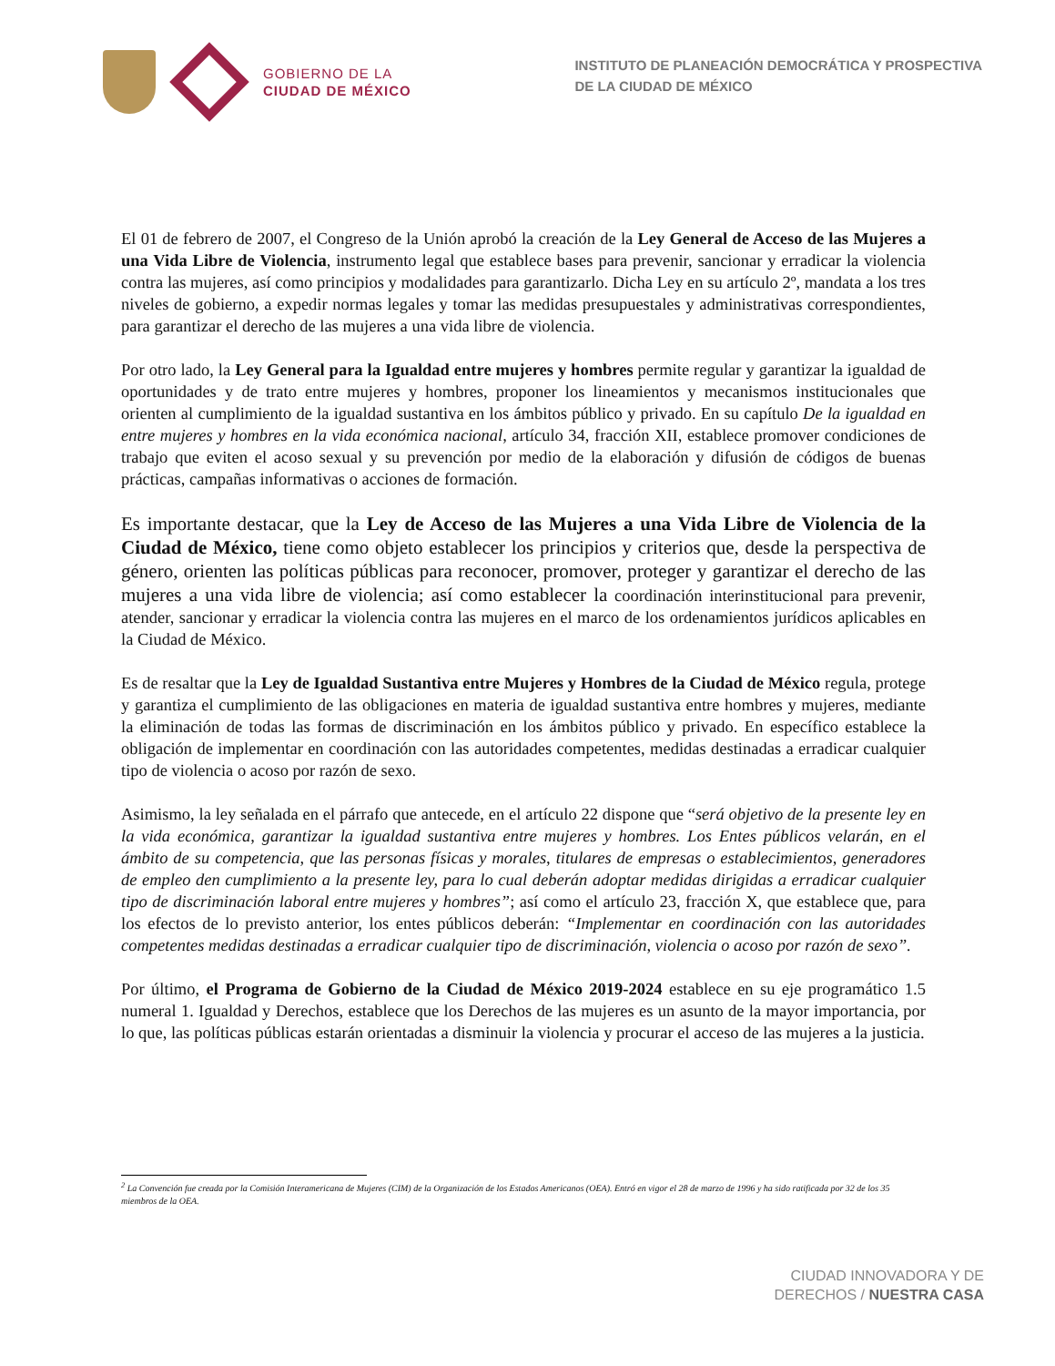GOBIERNO DE LA
CIUDAD DE MÉXICO
INSTITUTO DE PLANEACIÓN DEMOCRÁTICA Y PROSPECTIVA
DE LA CIUDAD DE MÉXICO
El 01 de febrero de 2007, el Congreso de la Unión aprobó la creación de la Ley General de Acceso de las Mujeres a una Vida Libre de Violencia, instrumento legal que establece bases para prevenir, sancionar y erradicar la violencia contra las mujeres, así como principios y modalidades para garantizarlo. Dicha Ley en su artículo 2º, mandata a los tres niveles de gobierno, a expedir normas legales y tomar las medidas presupuestales y administrativas correspondientes, para garantizar el derecho de las mujeres a una vida libre de violencia.
Por otro lado, la Ley General para la Igualdad entre mujeres y hombres permite regular y garantizar la igualdad de oportunidades y de trato entre mujeres y hombres, proponer los lineamientos y mecanismos institucionales que orienten al cumplimiento de la igualdad sustantiva en los ámbitos público y privado. En su capítulo De la igualdad en entre mujeres y hombres en la vida económica nacional, artículo 34, fracción XII, establece promover condiciones de trabajo que eviten el acoso sexual y su prevención por medio de la elaboración y difusión de códigos de buenas prácticas, campañas informativas o acciones de formación.
Es importante destacar, que la Ley de Acceso de las Mujeres a una Vida Libre de Violencia de la Ciudad de México, tiene como objeto establecer los principios y criterios que, desde la perspectiva de género, orienten las políticas públicas para reconocer, promover, proteger y garantizar el derecho de las mujeres a una vida libre de violencia; así como establecer la coordinación interinstitucional para prevenir, atender, sancionar y erradicar la violencia contra las mujeres en el marco de los ordenamientos jurídicos aplicables en la Ciudad de México.
Es de resaltar que la Ley de Igualdad Sustantiva entre Mujeres y Hombres de la Ciudad de México regula, protege y garantiza el cumplimiento de las obligaciones en materia de igualdad sustantiva entre hombres y mujeres, mediante la eliminación de todas las formas de discriminación en los ámbitos público y privado. En específico establece la obligación de implementar en coordinación con las autoridades competentes, medidas destinadas a erradicar cualquier tipo de violencia o acoso por razón de sexo.
Asimismo, la ley señalada en el párrafo que antecede, en el artículo 22 dispone que “será objetivo de la presente ley en la vida económica, garantizar la igualdad sustantiva entre mujeres y hombres. Los Entes públicos velarán, en el ámbito de su competencia, que las personas físicas y morales, titulares de empresas o establecimientos, generadores de empleo den cumplimiento a la presente ley, para lo cual deberán adoptar medidas dirigidas a erradicar cualquier tipo de discriminación laboral entre mujeres y hombres”; así como el artículo 23, fracción X, que establece que, para los efectos de lo previsto anterior, los entes públicos deberán: “Implementar en coordinación con las autoridades competentes medidas destinadas a erradicar cualquier tipo de discriminación, violencia o acoso por razón de sexo”.
Por último, el Programa de Gobierno de la Ciudad de México 2019-2024 establece en su eje programático 1.5 numeral 1. Igualdad y Derechos, establece que los Derechos de las mujeres es un asunto de la mayor importancia, por lo que, las políticas públicas estarán orientadas a disminuir la violencia y procurar el acceso de las mujeres a la justicia.
<sup>2</sup> La Convención fue creada por la Comisión Interamericana de Mujeres (CIM) de la Organización de los Estados Americanos (OEA). Entró en vigor el 28 de marzo de 1996 y ha sido ratificada por 32 de los 35 miembros de la OEA.
CIUDAD INNOVADORA Y DE
DERECHOS / NUESTRA CASA